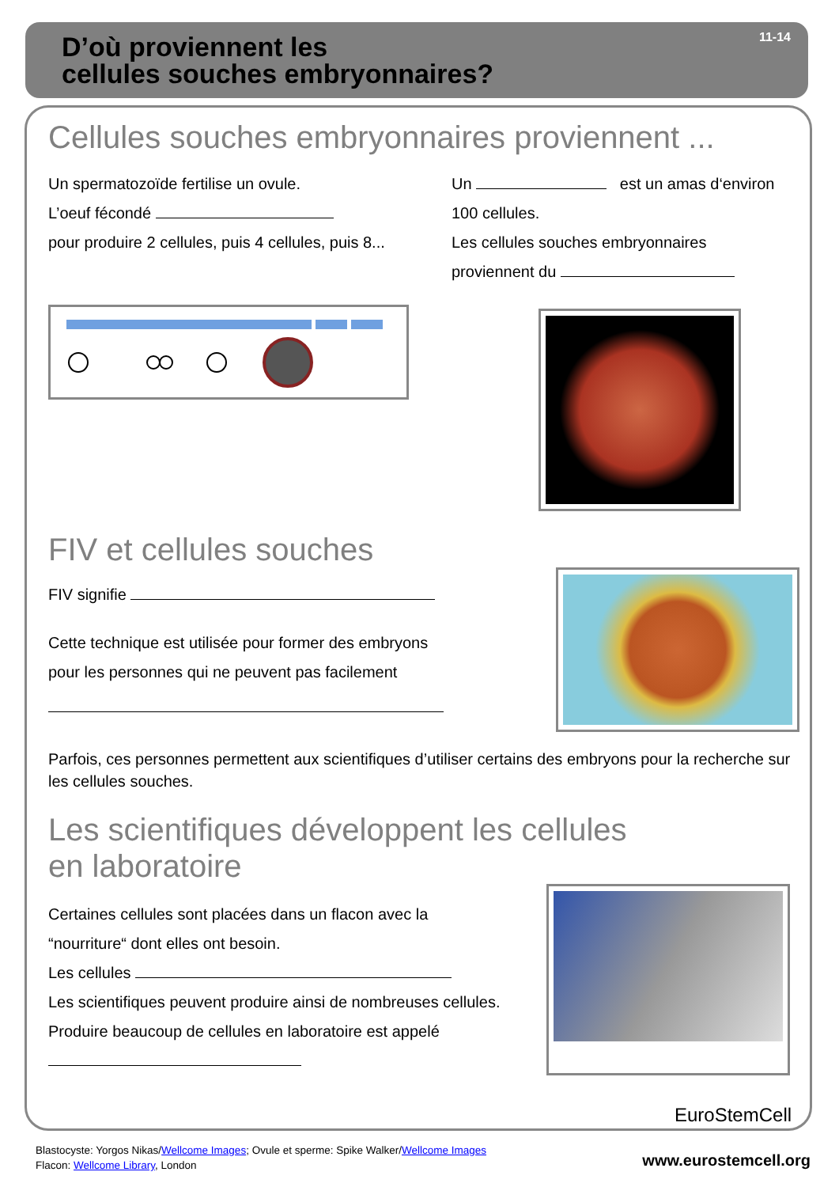D’où proviennent les
cellules souches embryonnaires?
11-14
Cellules souches embryonnaires proviennent ...
Un spermatozoïde fertilise un ovule.
L’oeuf fécondé
pour produire 2 cellules, puis 4 cellules, puis 8...
Un est un amas d‘environ
100 cellules.
Les cellules souches embryonnaires
proviennent du
FIV et cellules souches
FIV signifie
Cette technique est utilisée pour former des embryons
pour les personnes qui ne peuvent pas facilement
Parfois, ces personnes permettent aux scientifiques d’utiliser certains des embryons pour la recherche sur les cellules souches.
Les scientifiques développent les cellules
en laboratoire
Certaines cellules sont placées dans un flacon avec la
“nourriture“ dont elles ont besoin.
Les cellules
Les scientifiques peuvent produire ainsi de nombreuses cellules.
Produire beaucoup de cellules en laboratoire est appelé
EuroStemCell
Blastocyste: Yorgos Nikas/Wellcome Images; Ovule et sperme: Spike Walker/Wellcome Images
Flacon: Wellcome Library, London
www.eurostemcell.org